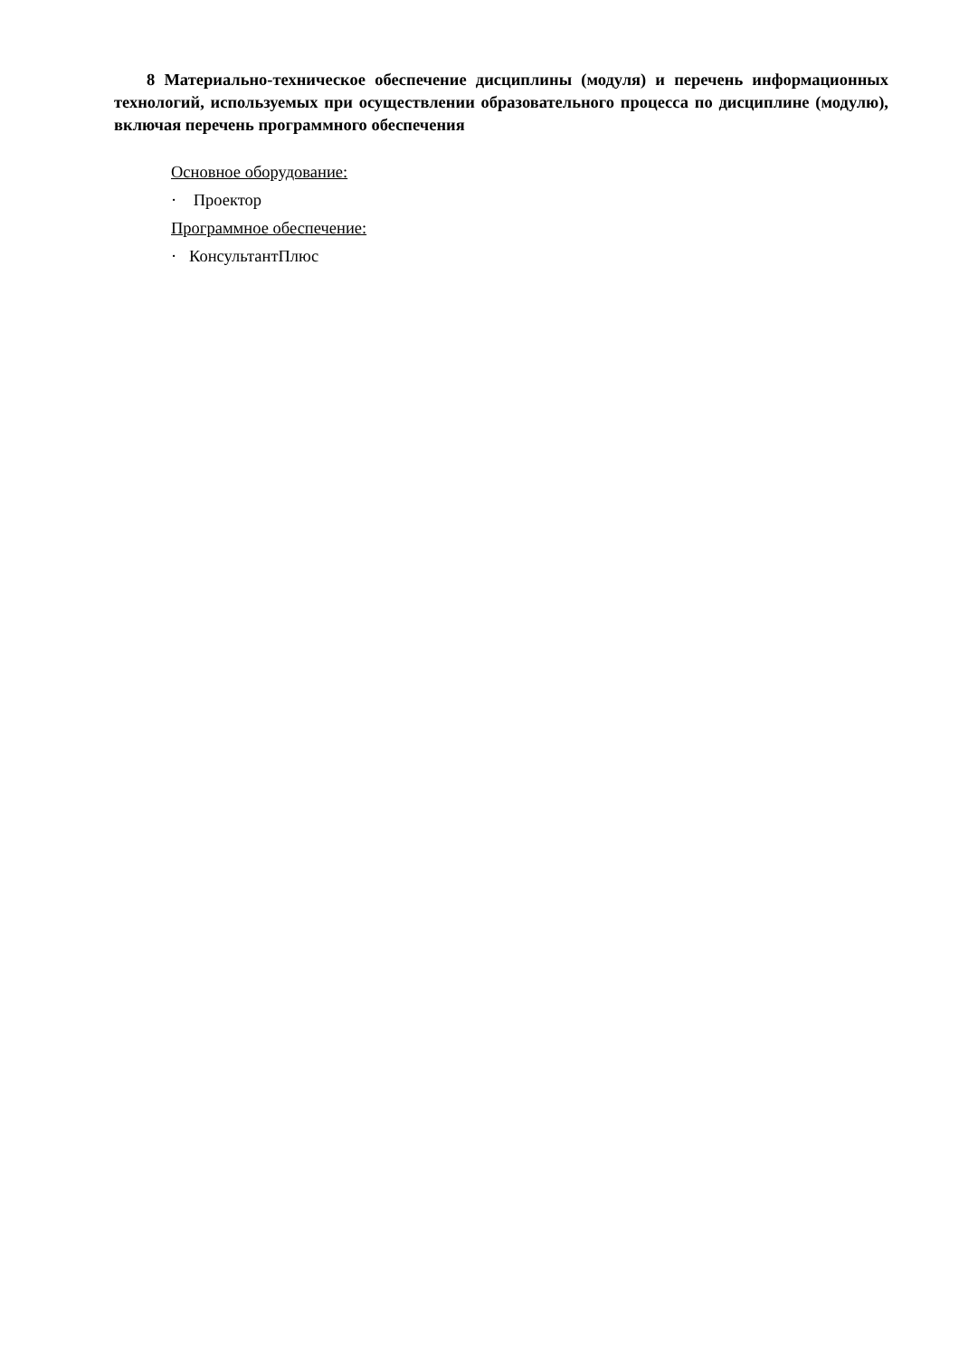8 Материально-техническое обеспечение дисциплины (модуля) и перечень информационных технологий, используемых при осуществлении образовательного процесса по дисциплине (модулю), включая перечень программного обеспечения
Основное оборудование:
· Проектор
Программное обеспечение:
· КонсультантПлюс